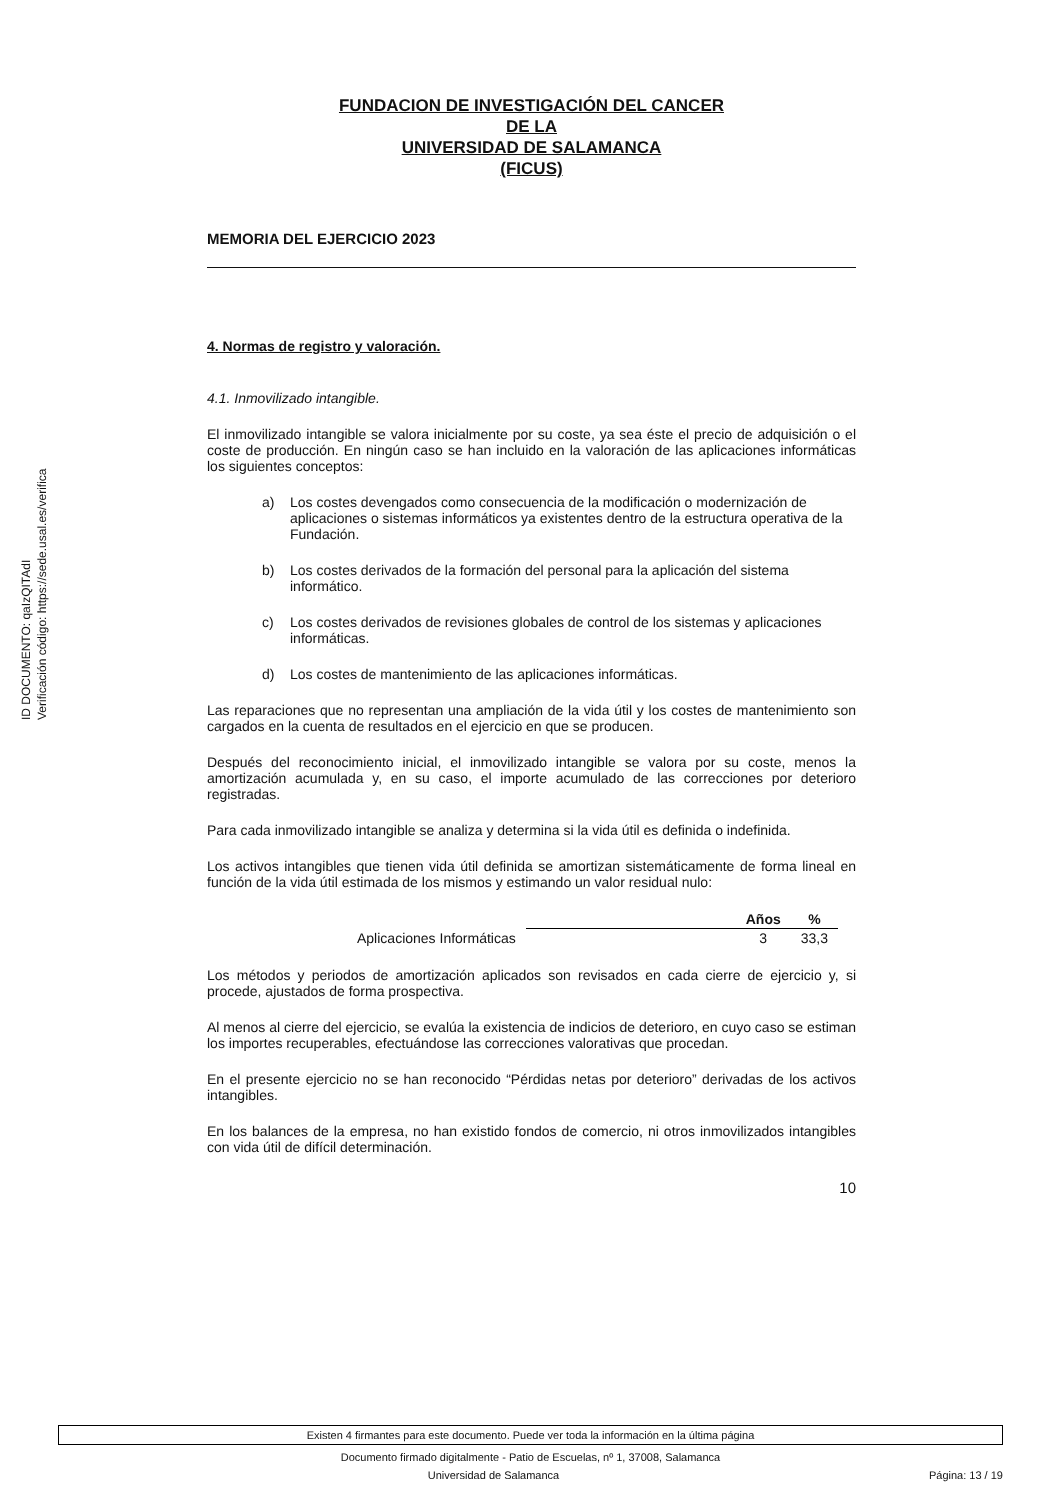ID DOCUMENTO: qaIzQITAdI
Verificación código: https://sede.usal.es/verifica
FUNDACION DE INVESTIGACIÓN DEL CANCER
DE LA
UNIVERSIDAD DE SALAMANCA
(FICUS)
MEMORIA DEL EJERCICIO 2023
4. Normas de registro y valoración.
4.1. Inmovilizado intangible.
El inmovilizado intangible se valora inicialmente por su coste, ya sea éste el precio de adquisición o el coste de producción. En ningún caso se han incluido en la valoración de las aplicaciones informáticas los siguientes conceptos:
a) Los costes devengados como consecuencia de la modificación o modernización de aplicaciones o sistemas informáticos ya existentes dentro de la estructura operativa de la Fundación.
b) Los costes derivados de la formación del personal para la aplicación del sistema informático.
c) Los costes derivados de revisiones globales de control de los sistemas y aplicaciones informáticas.
d) Los costes de mantenimiento de las aplicaciones informáticas.
Las reparaciones que no representan una ampliación de la vida útil y los costes de mantenimiento son cargados en la cuenta de resultados en el ejercicio en que se producen.
Después del reconocimiento inicial, el inmovilizado intangible se valora por su coste, menos la amortización acumulada y, en su caso, el importe acumulado de las correcciones por deterioro registradas.
Para cada inmovilizado intangible se analiza y determina si la vida útil es definida o indefinida.
Los activos intangibles que tienen vida útil definida se amortizan sistemáticamente de forma lineal en función de la vida útil estimada de los mismos y estimando un valor residual nulo:
| | | Años | % |
| --- | --- | --- | --- |
| Aplicaciones Informáticas | | 3 | 33,3 |
Los métodos y periodos de amortización aplicados son revisados en cada cierre de ejercicio y, si procede, ajustados de forma prospectiva.
Al menos al cierre del ejercicio, se evalúa la existencia de indicios de deterioro, en cuyo caso se estiman los importes recuperables, efectuándose las correcciones valorativas que procedan.
En el presente ejercicio no se han reconocido “Pérdidas netas por deterioro” derivadas de los activos intangibles.
En los balances de la empresa, no han existido fondos de comercio, ni otros inmovilizados intangibles con vida útil de difícil determinación.
10
Existen 4 firmantes para este documento. Puede ver toda la información en la última página
Documento firmado digitalmente - Patio de Escuelas, nº 1, 37008, Salamanca
Universidad de Salamanca Página: 13 / 19